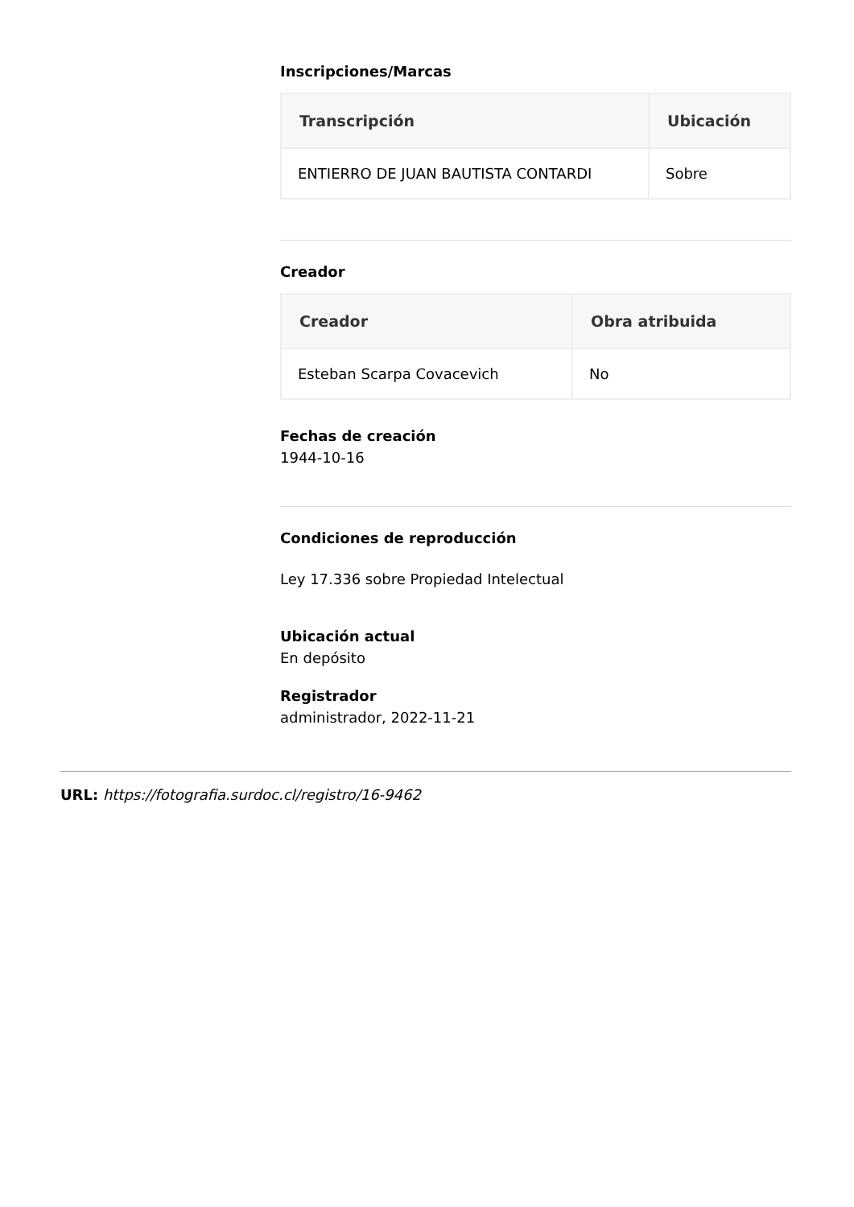Inscripciones/Marcas
| Transcripción | Ubicación |
| --- | --- |
| ENTIERRO DE JUAN BAUTISTA CONTARDI | Sobre |
Creador
| Creador | Obra atribuida |
| --- | --- |
| Esteban Scarpa Covacevich | No |
Fechas de creación
1944-10-16
Condiciones de reproducción
Ley 17.336 sobre Propiedad Intelectual
Ubicación actual
En depósito
Registrador
administrador, 2022-11-21
URL: https://fotografia.surdoc.cl/registro/16-9462